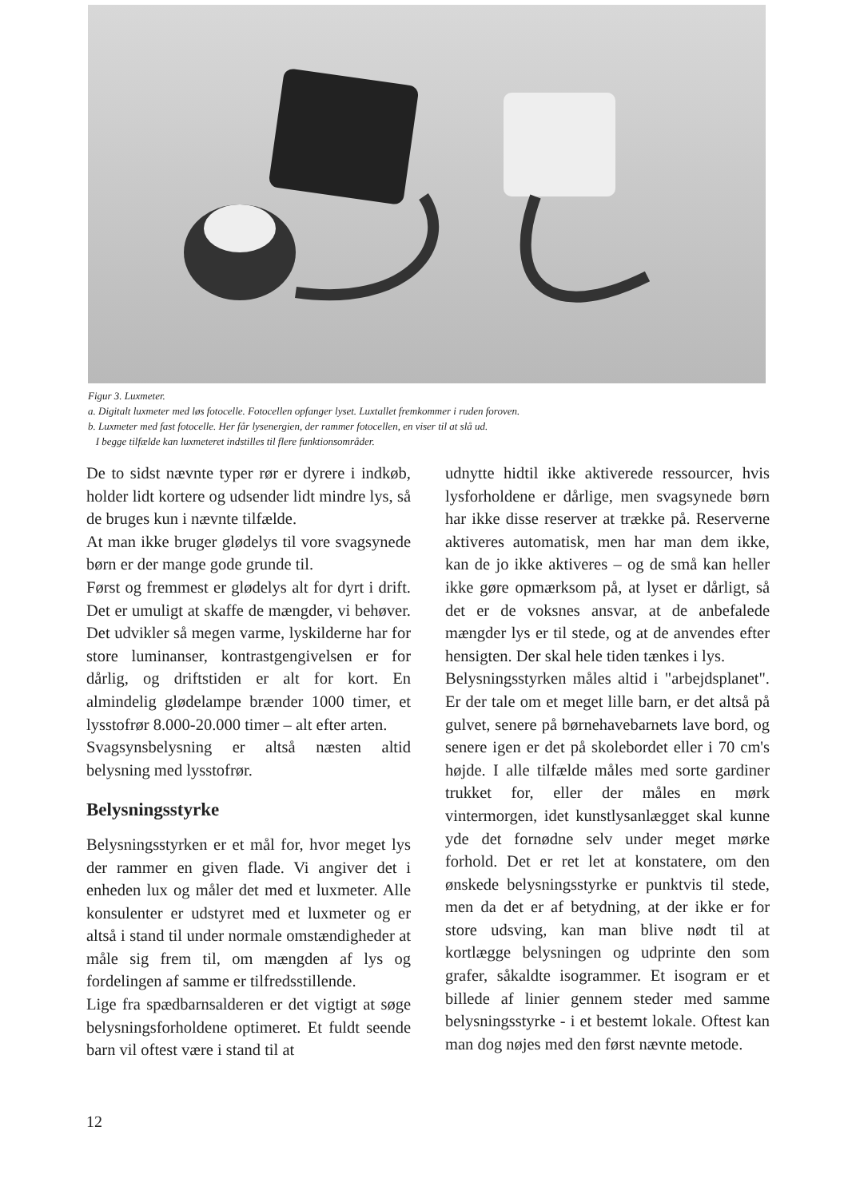Figur 3. Luxmeter.
a. Digitalt luxmeter med løs fotocelle. Fotocellen opfanger lyset. Luxtallet fremkommer i ruden foroven.
b. Luxmeter med fast fotocelle. Her får lysenergien, der rammer fotocellen, en viser til at slå ud.
I begge tilfælde kan luxmeteret indstilles til flere funktionsområder.
De to sidst nævnte typer rør er dyrere i indkøb, holder lidt kortere og udsender lidt mindre lys, så de bruges kun i nævnte tilfælde.
At man ikke bruger glødelys til vore svagsynede børn er der mange gode grunde til.
Først og fremmest er glødelys alt for dyrt i drift. Det er umuligt at skaffe de mængder, vi behøver. Det udvikler så megen varme, lyskilderne har for store luminanser, kontrastgengivelsen er for dårlig, og driftstiden er alt for kort. En almindelig glødelampe brænder 1000 timer, et lysstofrør 8.000-20.000 timer – alt efter arten.
Svagsynsbelysning er altså næsten altid belysning med lysstofrør.
Belysningsstyrke
Belysningsstyrken er et mål for, hvor meget lys der rammer en given flade. Vi angiver det i enheden lux og måler det med et luxmeter. Alle konsulenter er udstyret med et luxmeter og er altså i stand til under normale omstændigheder at måle sig frem til, om mængden af lys og fordelingen af samme er tilfredsstillende.
Lige fra spædbarnsalderen er det vigtigt at søge belysningsforholdene optimeret. Et fuldt seende barn vil oftest være i stand til at
udnytte hidtil ikke aktiverede ressourcer, hvis lysforholdene er dårlige, men svagsynede børn har ikke disse reserver at trække på. Reserverne aktiveres automatisk, men har man dem ikke, kan de jo ikke aktiveres – og de små kan heller ikke gøre opmærksom på, at lyset er dårligt, så det er de voksnes ansvar, at de anbefalede mængder lys er til stede, og at de anvendes efter hensigten. Der skal hele tiden tænkes i lys.
Belysningsstyrken måles altid i "arbejdsplanet". Er der tale om et meget lille barn, er det altså på gulvet, senere på børnehavebarnets lave bord, og senere igen er det på skolebordet eller i 70 cm's højde. I alle tilfælde måles med sorte gardiner trukket for, eller der måles en mørk vintermorgen, idet kunstlysanlægget skal kunne yde det fornødne selv under meget mørke forhold. Det er ret let at konstatere, om den ønskede belysningsstyrke er punktvis til stede, men da det er af betydning, at der ikke er for store udsving, kan man blive nødt til at kortlægge belysningen og udprinte den som grafer, såkaldte isogrammer. Et isogram er et billede af linier gennem steder med samme belysningsstyrke - i et bestemt lokale. Oftest kan man dog nøjes med den først nævnte metode.
12